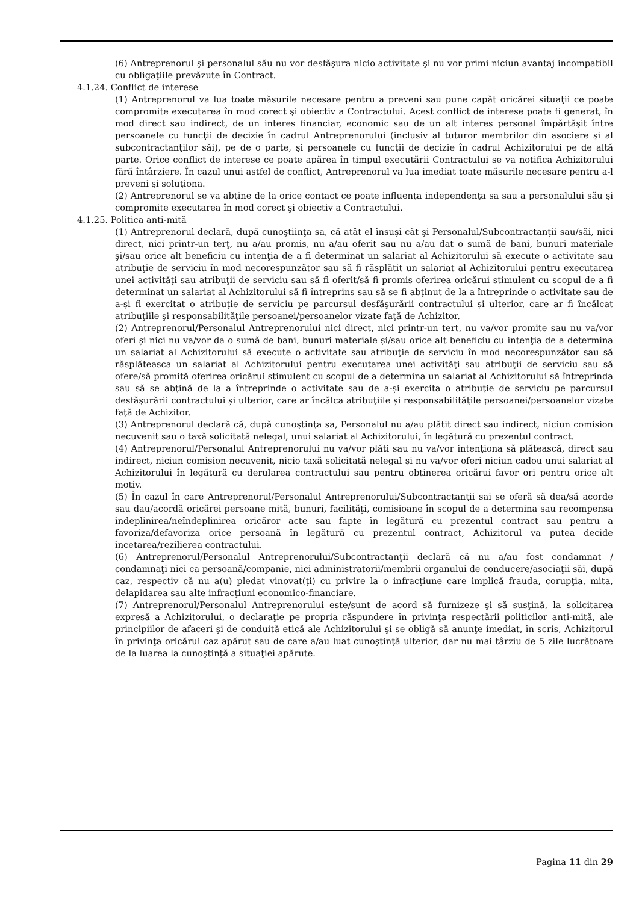(6) Antreprenorul şi personalul său nu vor desfăşura nicio activitate şi nu vor primi niciun avantaj incompatibil cu obligaţiile prevăzute în Contract.
4.1.24. Conflict de interese
(1) Antreprenorul va lua toate măsurile necesare pentru a preveni sau pune capăt oricărei situaţii ce poate compromite executarea în mod corect şi obiectiv a Contractului. Acest conflict de interese poate fi generat, în mod direct sau indirect, de un interes financiar, economic sau de un alt interes personal împărtăşit între persoanele cu funcţii de decizie în cadrul Antreprenorului (inclusiv al tuturor membrilor din asociere şi al subcontractanţilor săi), pe de o parte, şi persoanele cu funcţii de decizie în cadrul Achizitorului pe de altă parte. Orice conflict de interese ce poate apărea în timpul executării Contractului se va notifica Achizitorului fără întârziere. În cazul unui astfel de conflict, Antreprenorul va lua imediat toate măsurile necesare pentru a-l preveni şi soluţiona.
(2) Antreprenorul se va abţine de la orice contact ce poate influenţa independenţa sa sau a personalului său şi compromite executarea în mod corect şi obiectiv a Contractului.
4.1.25. Politica anti-mită
(1) Antreprenorul declară, după cunoştiinţa sa, că atât el însuşi cât şi Personalul/Subcontractanţii sau/săi, nici direct, nici printr-un terţ, nu a/au promis, nu a/au oferit sau nu a/au dat o sumă de bani, bunuri materiale şi/sau orice alt beneficiu cu intenţia de a fi determinat un salariat al Achizitorului să execute o activitate sau atribuţie de serviciu în mod necorespunzător sau să fi răsplătit un salariat al Achizitorului pentru executarea unei activităţi sau atribuţii de serviciu sau să fi oferit/să fi promis oferirea oricărui stimulent cu scopul de a fi determinat un salariat al Achizitorului să fi întreprins sau să se fi abţinut de la a întreprinde o activitate sau de a-și fi exercitat o atribuţie de serviciu pe parcursul desfăşurării contractului și ulterior, care ar fi încălcat atribuţiile şi responsabilităţile persoanei/persoanelor vizate faţă de Achizitor.
(2) Antreprenorul/Personalul Antreprenorului nici direct, nici printr-un tert, nu va/vor promite sau nu va/vor oferi și nici nu va/vor da o sumă de bani, bunuri materiale și/sau orice alt beneficiu cu intenţia de a determina un salariat al Achizitorului să execute o activitate sau atribuţie de serviciu în mod necorespunzător sau să răsplăteasca un salariat al Achizitorului pentru executarea unei activităţi sau atribuţii de serviciu sau să ofere/să promită oferirea oricărui stimulent cu scopul de a determina un salariat al Achizitorului să întreprinda sau să se abţină de la a întreprinde o activitate sau de a-și exercita o atribuţie de serviciu pe parcursul desfăşurării contractului și ulterior, care ar încălca atribuţiile și responsabilităţile persoanei/persoanelor vizate faţă de Achizitor.
(3) Antreprenorul declară că, după cunoştinţa sa, Personalul nu a/au plătit direct sau indirect, niciun comision necuvenit sau o taxă solicitată nelegal, unui salariat al Achizitorului, în legătură cu prezentul contract.
(4) Antreprenorul/Personalul Antreprenorului nu va/vor plăti sau nu va/vor intenţiona să plătească, direct sau indirect, niciun comision necuvenit, nicio taxă solicitată nelegal şi nu va/vor oferi niciun cadou unui salariat al Achizitorului în legătură cu derularea contractului sau pentru obţinerea oricărui favor ori pentru orice alt motiv.
(5) În cazul în care Antreprenorul/Personalul Antreprenorului/Subcontractanţii sai se oferă să dea/să acorde sau dau/acordă oricărei persoane mită, bunuri, facilităţi, comisioane în scopul de a determina sau recompensa îndeplinirea/neîndeplinirea oricăror acte sau fapte în legătură cu prezentul contract sau pentru a favoriza/defavoriza orice persoană în legătură cu prezentul contract, Achizitorul va putea decide încetarea/rezilierea contractului.
(6) Antreprenorul/Personalul Antreprenorului/Subcontractanţii declară că nu a/au fost condamnat / condamnaţi nici ca persoană/companie, nici administratorii/membrii organului de conducere/asociaţii săi, după caz, respectiv că nu a(u) pledat vinovat(ţi) cu privire la o infracţiune care implică frauda, corupţia, mita, delapidarea sau alte infracţiuni economico-financiare.
(7) Antreprenorul/Personalul Antreprenorului este/sunt de acord să furnizeze şi să susţină, la solicitarea expresă a Achizitorului, o declaraţie pe propria răspundere în privinţa respectării politicilor anti-mită, ale principiilor de afaceri şi de conduită etică ale Achizitorului şi se obligă să anunţe imediat, în scris, Achizitorul în privinţa oricărui caz apărut sau de care a/au luat cunoştinţă ulterior, dar nu mai târziu de 5 zile lucrătoare de la luarea la cunoştinţă a situaţiei apărute.
Pagina 11 din 29